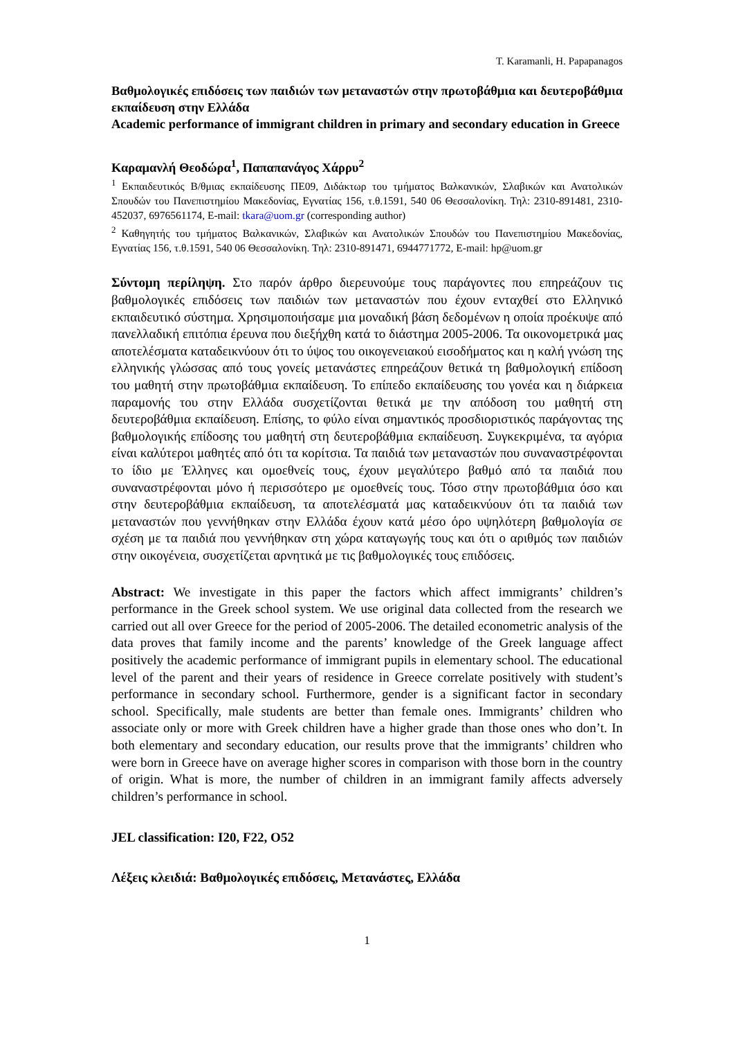T. Karamanli, H. Papapanagos
Βαθμολογικές επιδόσεις των παιδιών των μεταναστών στην πρωτοβάθμια και δευτεροβάθμια εκπαίδευση στην Ελλάδα
Academic performance of immigrant children in primary and secondary education in Greece
Καραμανλή Θεοδώρα<sup>1</sup>, Παπαπανάγος Χάρρυ<sup>2</sup>
<sup>1</sup> Εκπαιδευτικός Β/θμιας εκπαίδευσης ΠΕ09, Διδάκτωρ του τμήματος Βαλκανικών, Σλαβικών και Ανατολικών Σπουδών του Πανεπιστημίου Μακεδονίας, Εγνατίας 156, τ.θ.1591, 540 06 Θεσσαλονίκη. Τηλ: 2310-891481, 2310-452037, 6976561174, E-mail: tkara@uom.gr (corresponding author)
<sup>2</sup> Καθηγητής του τμήματος Βαλκανικών, Σλαβικών και Ανατολικών Σπουδών του Πανεπιστημίου Μακεδονίας, Εγνατίας 156, τ.θ.1591, 540 06 Θεσσαλονίκη. Τηλ: 2310-891471, 6944771772, E-mail: hp@uom.gr
Σύντομη περίληψη. Στο παρόν άρθρο διερευνούμε τους παράγοντες που επηρεάζουν τις βαθμολογικές επιδόσεις των παιδιών των μεταναστών που έχουν ενταχθεί στο Ελληνικό εκπαιδευτικό σύστημα. Χρησιμοποιήσαμε μια μοναδική βάση δεδομένων η οποία προέκυψε από πανελλαδική επιτόπια έρευνα που διεξήχθη κατά το διάστημα 2005-2006. Τα οικονομετρικά μας αποτελέσματα καταδεικνύουν ότι το ύψος του οικογενειακού εισοδήματος και η καλή γνώση της ελληνικής γλώσσας από τους γονείς μετανάστες επηρεάζουν θετικά τη βαθμολογική επίδοση του μαθητή στην πρωτοβάθμια εκπαίδευση. Το επίπεδο εκπαίδευσης του γονέα και η διάρκεια παραμονής του στην Ελλάδα συσχετίζονται θετικά με την απόδοση του μαθητή στη δευτεροβάθμια εκπαίδευση. Επίσης, το φύλο είναι σημαντικός προσδιοριστικός παράγοντας της βαθμολογικής επίδοσης του μαθητή στη δευτεροβάθμια εκπαίδευση. Συγκεκριμένα, τα αγόρια είναι καλύτεροι μαθητές από ότι τα κορίτσια. Τα παιδιά των μεταναστών που συναναστρέφονται το ίδιο με Έλληνες και ομοεθνείς τους, έχουν μεγαλύτερο βαθμό από τα παιδιά που συναναστρέφονται μόνο ή περισσότερο με ομοεθνείς τους. Τόσο στην πρωτοβάθμια όσο και στην δευτεροβάθμια εκπαίδευση, τα αποτελέσματά μας καταδεικνύουν ότι τα παιδιά των μεταναστών που γεννήθηκαν στην Ελλάδα έχουν κατά μέσο όρο υψηλότερη βαθμολογία σε σχέση με τα παιδιά που γεννήθηκαν στη χώρα καταγωγής τους και ότι ο αριθμός των παιδιών στην οικογένεια, συσχετίζεται αρνητικά με τις βαθμολογικές τους επιδόσεις.
Abstract: We investigate in this paper the factors which affect immigrants’ children’s performance in the Greek school system. We use original data collected from the research we carried out all over Greece for the period of 2005-2006. The detailed econometric analysis of the data proves that family income and the parents’ knowledge of the Greek language affect positively the academic performance of immigrant pupils in elementary school. The educational level of the parent and their years of residence in Greece correlate positively with student’s performance in secondary school. Furthermore, gender is a significant factor in secondary school. Specifically, male students are better than female ones. Immigrants’ children who associate only or more with Greek children have a higher grade than those ones who don’t. In both elementary and secondary education, our results prove that the immigrants’ children who were born in Greece have on average higher scores in comparison with those born in the country of origin. What is more, the number of children in an immigrant family affects adversely children’s performance in school.
JEL classification: I20, F22, O52
Λέξεις κλειδιά: Βαθμολογικές επιδόσεις, Μετανάστες, Ελλάδα
1